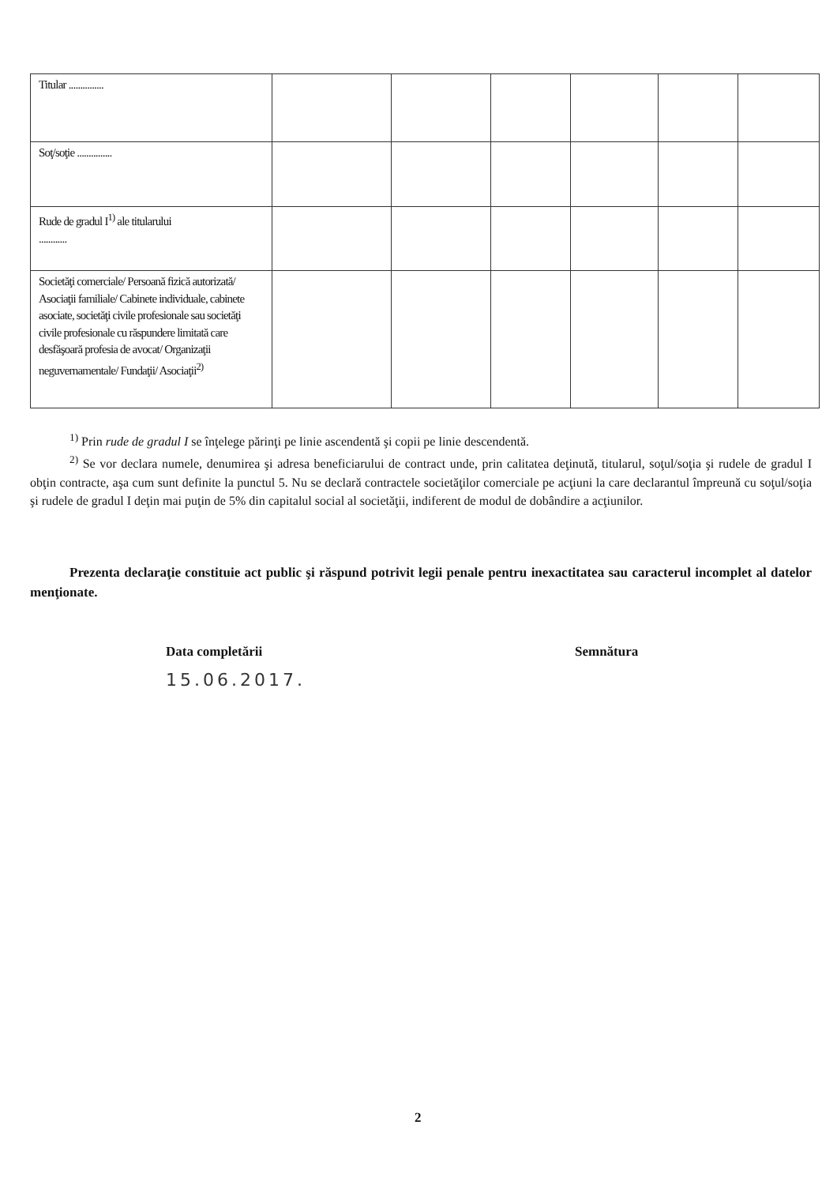| Titular ............... | | | | | | |
| Soţ/soţie ............... | | | | | | |
| Rude de gradul I<sup>1)</sup> ale titularului ............ | | | | | | |
| Societăţi comerciale/ Persoană fizică autorizată/ Asociaţii familiale/ Cabinete individuale, cabinete asociate, societăţi civile profesionale sau societăţi civile profesionale cu răspundere limitată care desfăşoară profesia de avocat/ Organizaţii neguvernamentale/ Fundaţii/ Asociaţii<sup>2)</sup> | | | | | | |
<sup>1)</sup> Prin rude de gradul I se înţelege părinţi pe linie ascendentă şi copii pe linie descendentă.
<sup>2)</sup> Se vor declara numele, denumirea şi adresa beneficiarului de contract unde, prin calitatea deţinută, titularul, soţul/soţia şi rudele de gradul I obţin contracte, aşa cum sunt definite la punctul 5. Nu se declară contractele societăţilor comerciale pe acţiuni la care declarantul împreună cu soţul/soţia şi rudele de gradul I deţin mai puţin de 5% din capitalul social al societăţii, indiferent de modul de dobândire a acţiunilor.
Prezenta declaraţie constituie act public şi răspund potrivit legii penale pentru inexactitatea sau caracterul incomplet al datelor menţionate.
Data completării Semnătura
15.06.2017.
2